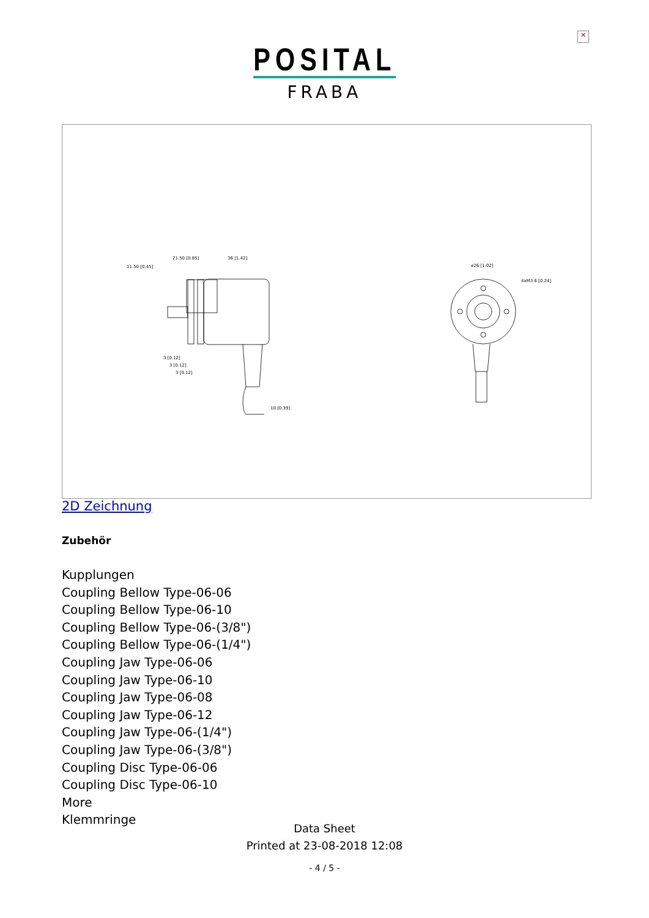✕
POSITAL
FRABA
11.50 [0.45]
21.50 [0.85]
36 [1.42]
10 [0.39]
⌀26 [1.02]
4xM3 6 [0.24]
3 [0.12]
3 [0.12]
3 [0.12]
2D Zeichnung
Zubehör
Kupplungen
Coupling Bellow Type-06-06
Coupling Bellow Type-06-10
Coupling Bellow Type-06-(3/8")
Coupling Bellow Type-06-(1/4")
Coupling Jaw Type-06-06
Coupling Jaw Type-06-10
Coupling Jaw Type-06-08
Coupling Jaw Type-06-12
Coupling Jaw Type-06-(1/4")
Coupling Jaw Type-06-(3/8")
Coupling Disc Type-06-06
Coupling Disc Type-06-10
More
Klemmringe
Data Sheet
Printed at 23-08-2018 12:08
- 4 / 5 -